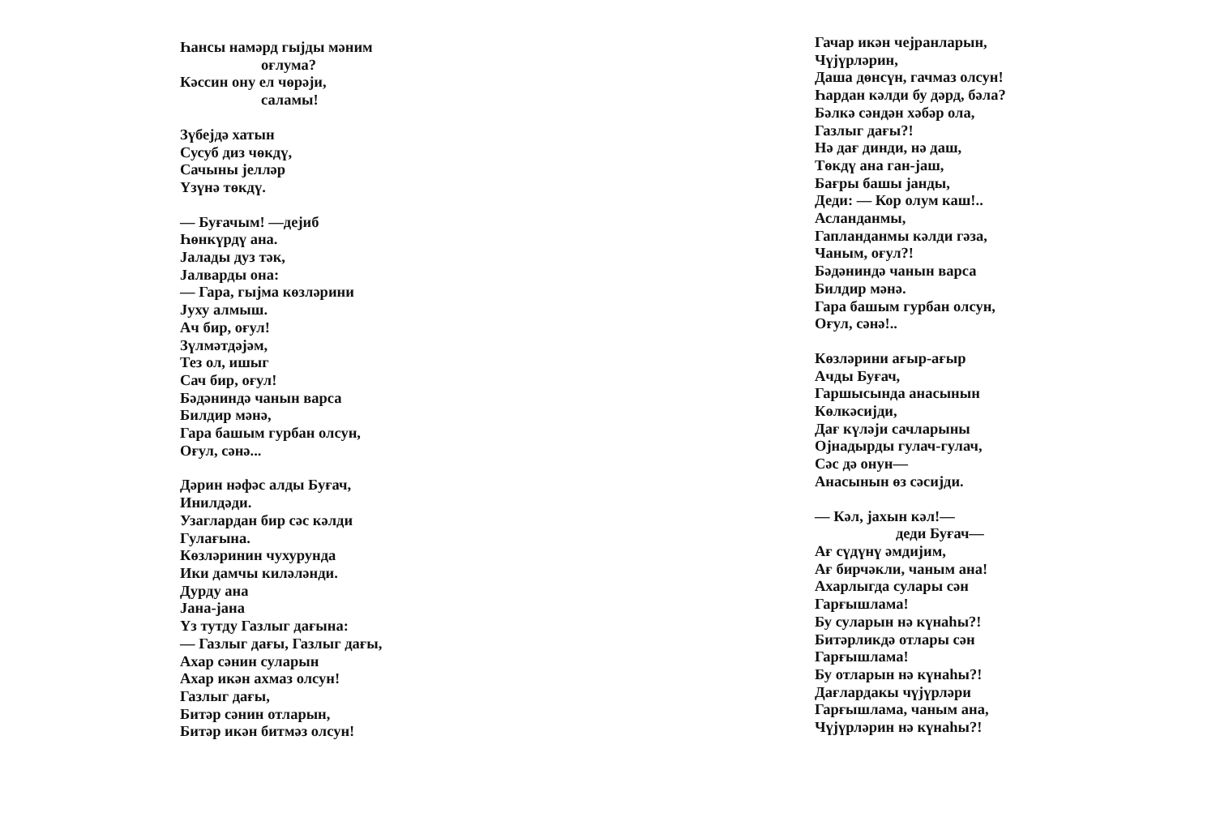Һансы намәрд гыjды мәним
оғлума?
Кәссин ону ел чөрәjи,
саламы!
Зүбеjдә хатын
Сусуб диз чөкдү,
Сачыны jелләр
Үзүнә төкдү.
— Буғачым! —деjиб
Һөнкүрдү ана.
Jалады дуз тәк,
Jалварды она:
— Гара, гыjма көзләрини
Jуху алмыш.
Ач бир, оғул!
Зүлмәтдәjәм,
Тез ол, ишыг
Сач бир, оғул!
Бәдәниндә чанын варса
Билдир мәнә,
Гара башым гурбан олсун,
Оғул, сәнә...
Дәрин нәфәс алды Буғач,
Инилдәди.
Узаглардан бир сәс кәлди
Гулағына.
Көзләринин чухурунда
Ики дамчы киләләнди.
Дурду ана
Jана-jана
Үз тутду Газлыг дағына:
— Газлыг дағы, Газлыг дағы,
Ахар сәнин суларын
Ахар икән ахмаз олсун!
Газлыг дағы,
Битәр сәнин отларын,
Битәр икән битмәз олсун!
Гачар икән чеjранларын,
Чүjүрләрин,
Даша дөнсүн, гачмаз олсун!
Һардан кәлди бу дәрд, бәла?
Бәлкә сәндән хәбәр ола,
Газлыг дағы?!
Нә дағ динди, нә даш,
Төкдү ана ган-jаш,
Бағры башы jанды,
Деди: — Кор олум каш!..
Асланданмы,
Гапланданмы кәлди гәза,
Чаным, оғул?!
Бәдәниндә чанын варса
Билдир мәнә.
Гара башым гурбан олсун,
Оғул, сәнә!..
Көзләрини ағыр-ағыр
Ачды Буғач,
Гаршысында анасынын
Көлкәсиjди,
Дағ күләjи сачларыны
Оjнадырды гулач-гулач,
Сәс дә онун—
Анасынын өз сәсиjди.
— Кәл, jахын кәл!—
деди Буғач—
Ағ сүдүнү әмдиjим,
Ағ бирчәкли, чаным ана!
Ахарлыгда сулары сән
Гарғышлама!
Бу суларын нә күнаһы?!
Битәрликдә отлары сән
Гарғышлама!
Бу отларын нә күнаһы?!
Дағлардакы чүjүрләри
Гарғышлама, чаным ана,
Чүjүрләрин нә күнаһы?!